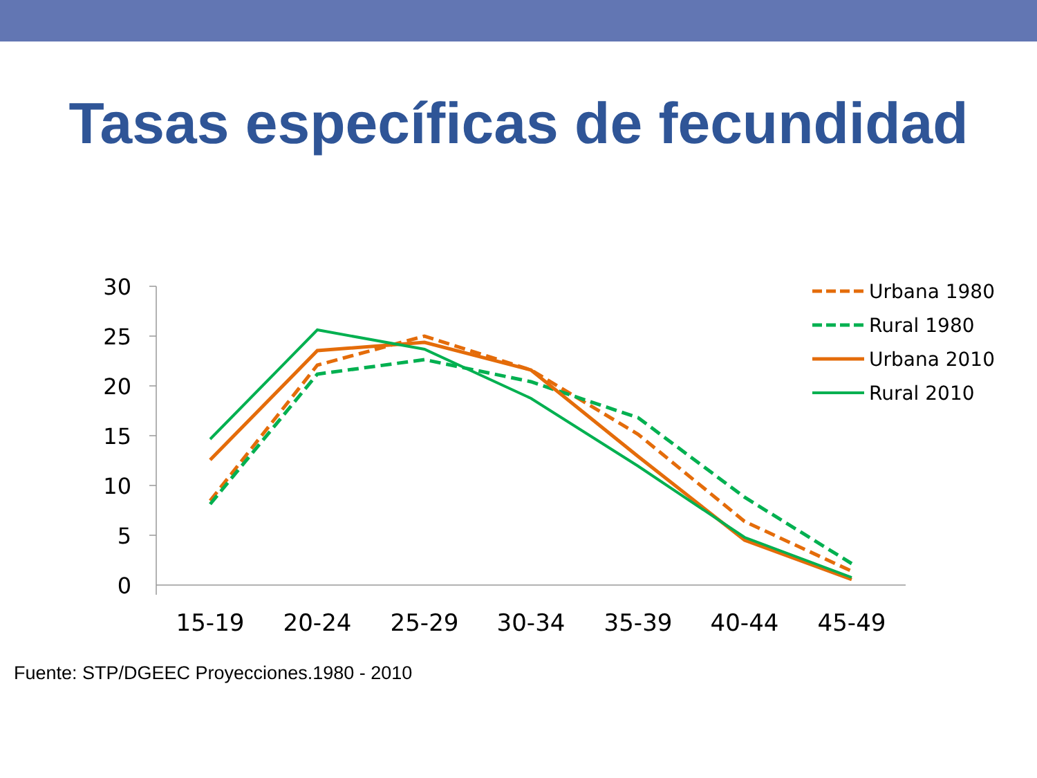Tasas específicas de fecundidad
30
25
20
15
10
5
0
15-19
20-24
25-29
30-34
35-39
40-44
45-49
Urbana 1980
Rural 1980
Urbana 2010
Rural 2010
Fuente: STP/DGEEC Proyecciones.1980 - 2010